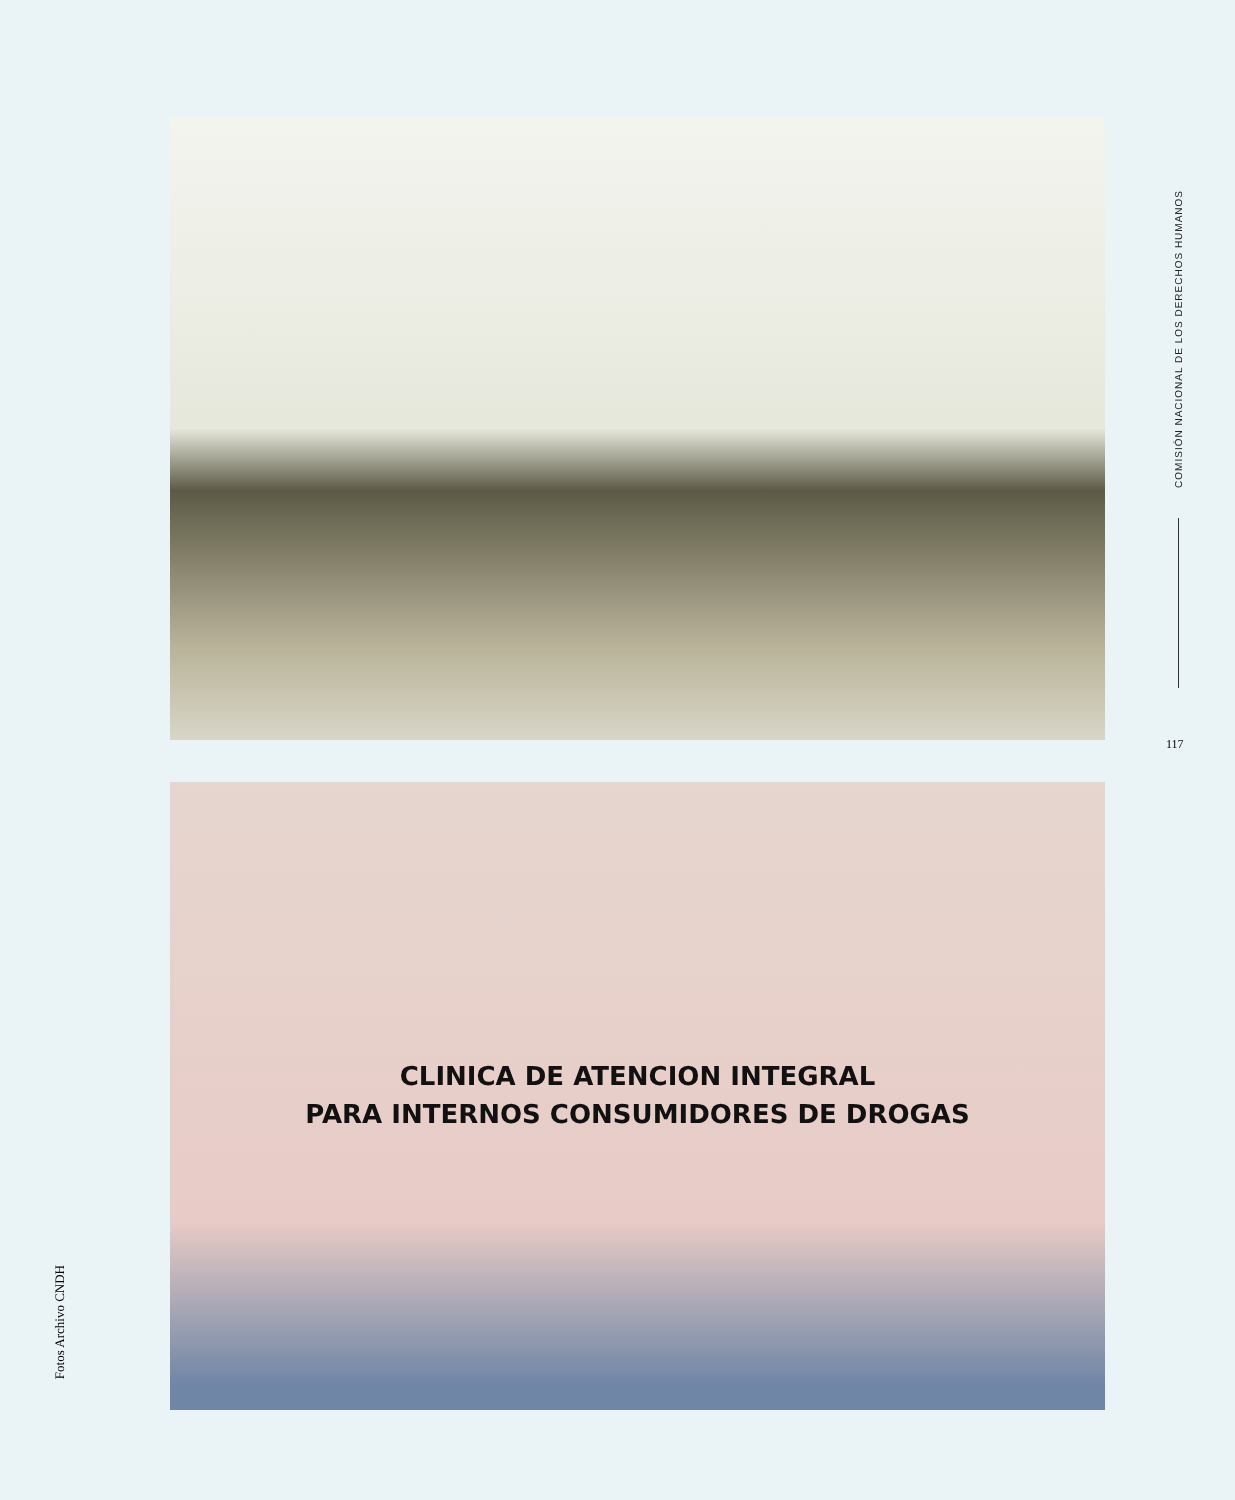COMISIÓN NACIONAL DE LOS DERECHOS HUMANOS
117
CLINICA DE ATENCION INTEGRAL
PARA INTERNOS CONSUMIDORES DE DROGAS
Fotos Archivo CNDH